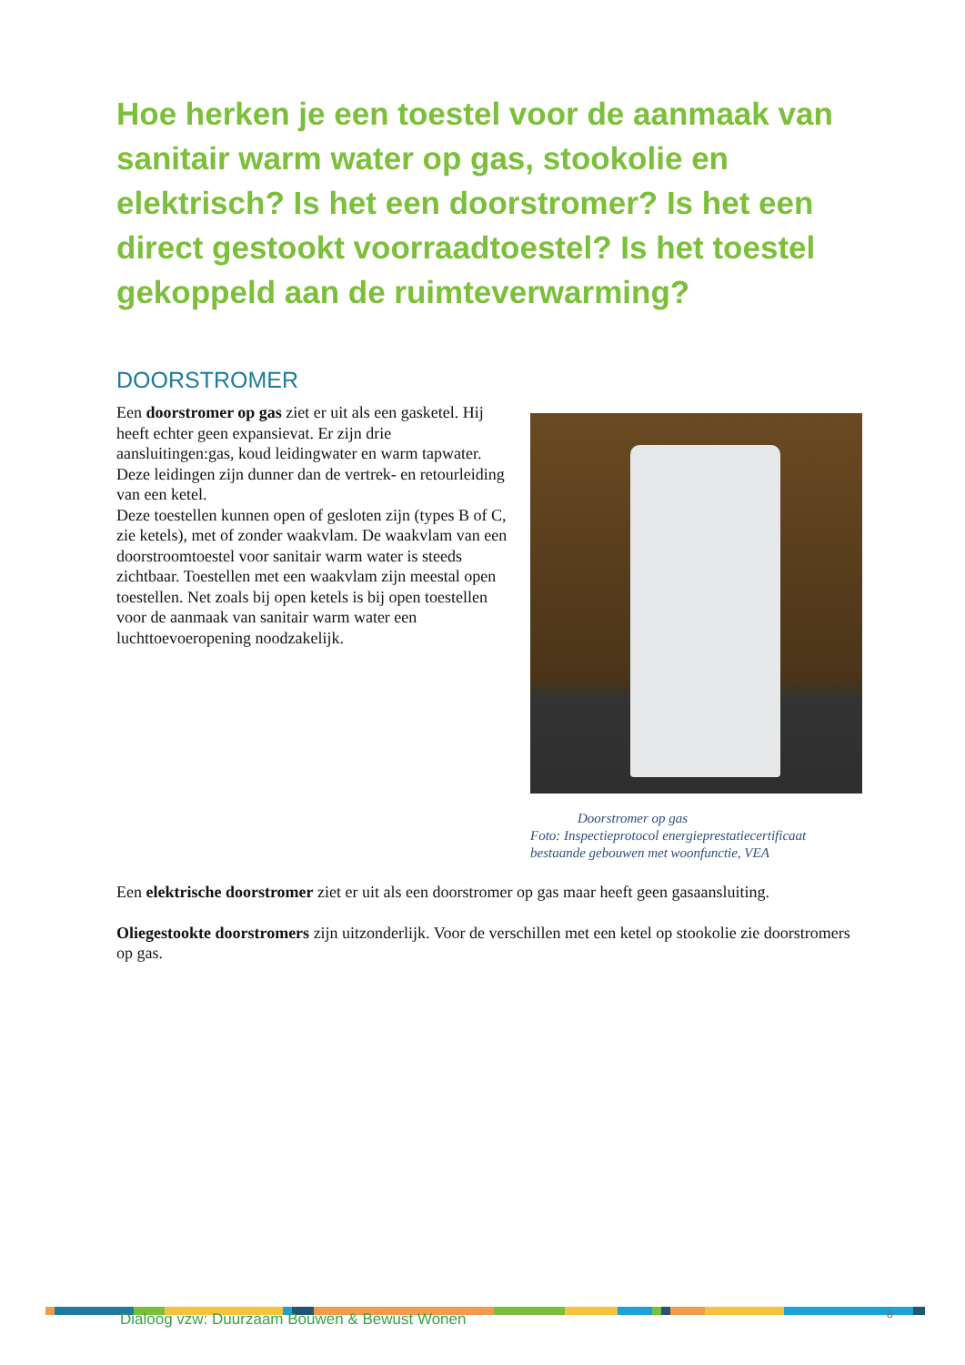Hoe herken je een toestel voor de aanmaak van sanitair warm water op gas, stookolie en elektrisch? Is het een doorstromer? Is het een direct gestookt voorraadtoestel? Is het toestel gekoppeld aan de ruimteverwarming?
DOORSTROMER
Een doorstromer op gas ziet er uit als een gasketel. Hij heeft echter geen expansievat. Er zijn drie aansluitingen:gas, koud leidingwater en warm tapwater. Deze leidingen zijn dunner dan de vertrek- en retourleiding van een ketel.
Deze toestellen kunnen open of gesloten zijn (types B of C, zie ketels), met of zonder waakvlam. De waakvlam van een doorstroomtoestel voor sanitair warm water is steeds zichtbaar. Toestellen met een waakvlam zijn meestal open toestellen. Net zoals bij open ketels is bij open toestellen voor de aanmaak van sanitair warm water een luchttoevoeropening noodzakelijk.
Doorstromer op gas
Foto: Inspectieprotocol energieprestatiecertificaat bestaande gebouwen met woonfunctie, VEA
Een elektrische doorstromer ziet er uit als een doorstromer op gas maar heeft geen gasaansluiting.
Oliegestookte doorstromers zijn uitzonderlijk. Voor de verschillen met een ketel op stookolie zie doorstromers op gas.
Dialoog vzw: Duurzaam Bouwen & Bewust Wonen 8